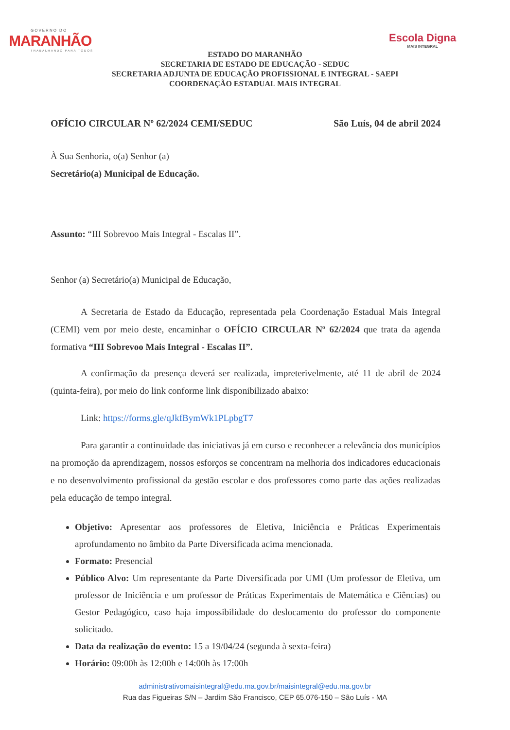GOVERNO DO
MARANHÃO
TRABALHANDO PARA TODOS
Escola Digna
MAIS INTEGRAL
ESTADO DO MARANHÃO
SECRETARIA DE ESTADO DE EDUCAÇÃO - SEDUC
SECRETARIA ADJUNTA DE EDUCAÇÃO PROFISSIONAL E INTEGRAL - SAEPI
COORDENAÇÃO ESTADUAL MAIS INTEGRAL
OFÍCIO CIRCULAR Nº 62/2024 CEMI/SEDUC São Luís, 04 de abril 2024
À Sua Senhoria, o(a) Senhor (a)
Secretário(a) Municipal de Educação.
Assunto: “III Sobrevoo Mais Integral - Escalas II”.
Senhor (a) Secretário(a) Municipal de Educação,
A Secretaria de Estado da Educação, representada pela Coordenação Estadual Mais Integral (CEMI) vem por meio deste, encaminhar o OFÍCIO CIRCULAR Nº 62/2024 que trata da agenda formativa “III Sobrevoo Mais Integral - Escalas II”.
A confirmação da presença deverá ser realizada, impreterivelmente, até 11 de abril de 2024 (quinta-feira), por meio do link conforme link disponibilizado abaixo:
Link: https://forms.gle/qJkfBymWk1PLpbgT7
Para garantir a continuidade das iniciativas já em curso e reconhecer a relevância dos municípios na promoção da aprendizagem, nossos esforços se concentram na melhoria dos indicadores educacionais e no desenvolvimento profissional da gestão escolar e dos professores como parte das ações realizadas pela educação de tempo integral.
Objetivo: Apresentar aos professores de Eletiva, Iniciência e Práticas Experimentais aprofundamento no âmbito da Parte Diversificada acima mencionada.
Formato: Presencial
Público Alvo: Um representante da Parte Diversificada por UMI (Um professor de Eletiva, um professor de Iniciência e um professor de Práticas Experimentais de Matemática e Ciências) ou Gestor Pedagógico, caso haja impossibilidade do deslocamento do professor do componente solicitado.
Data da realização do evento: 15 a 19/04/24 (segunda à sexta-feira)
Horário: 09:00h às 12:00h e 14:00h às 17:00h
administrativomaisintegral@edu.ma.gov.br/maisintegral@edu.ma.gov.br
Rua das Figueiras S/N – Jardim São Francisco, CEP 65.076-150 – São Luís - MA